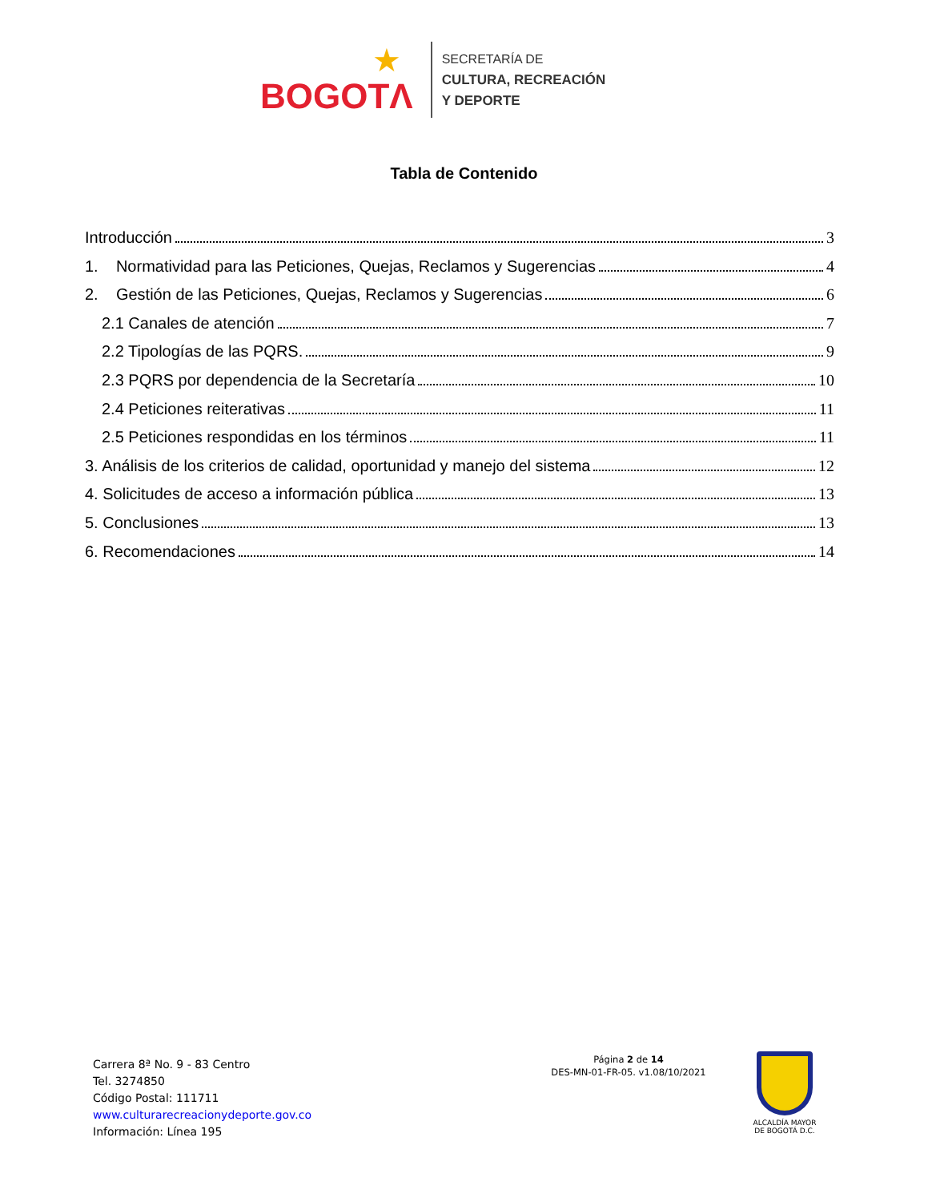★ BOGOTΛ
SECRETARÍA DE
CULTURA, RECREACIÓN
Y DEPORTE
Tabla de Contenido
Introducción 3
1. Normatividad para las Peticiones, Quejas, Reclamos y Sugerencias 4
2. Gestión de las Peticiones, Quejas, Reclamos y Sugerencias 6
2.1 Canales de atención 7
2.2 Tipologías de las PQRS. 9
2.3 PQRS por dependencia de la Secretaría 10
2.4 Peticiones reiterativas 11
2.5 Peticiones respondidas en los términos 11
3. Análisis de los criterios de calidad, oportunidad y manejo del sistema 12
4. Solicitudes de acceso a información pública 13
5. Conclusiones 13
6. Recomendaciones 14
Carrera 8ª No. 9 - 83 Centro
Tel. 3274850
Código Postal: 111711
www.culturarecreacionydeporte.gov.co
Información: Línea 195
Página 2 de 14
DES-MN-01-FR-05. v1.08/10/2021
ALCALDÍA MAYOR
DE BOGOTÁ D.C.